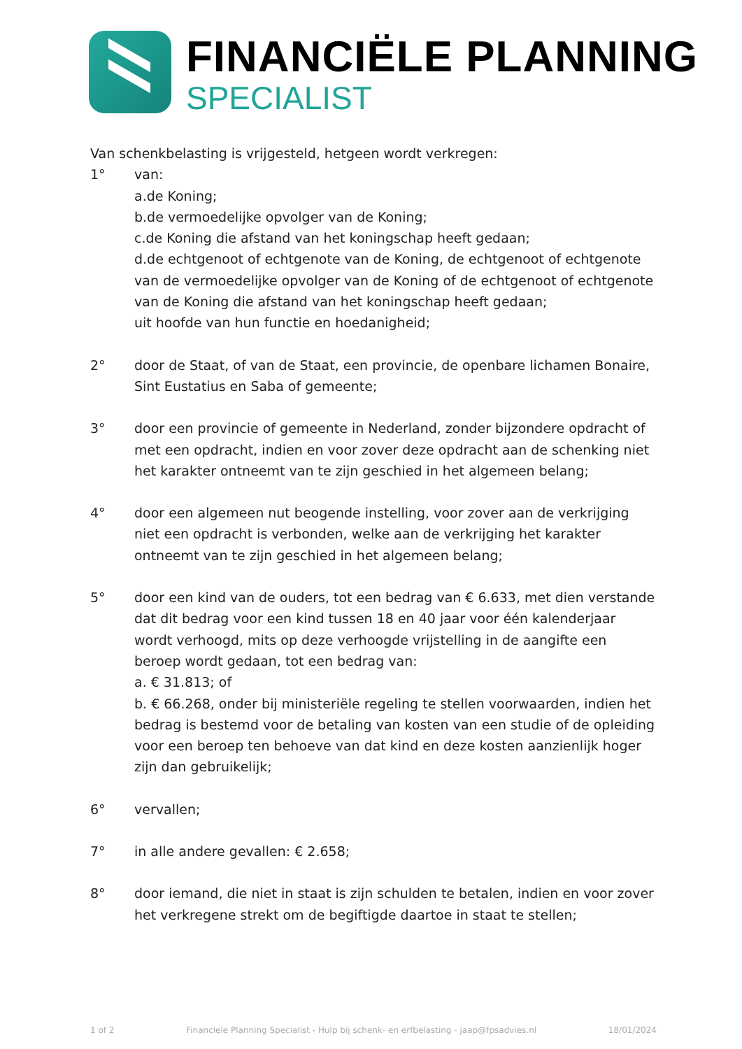FINANCIËLE PLANNING
SPECIALIST
Van schenkbelasting is vrijgesteld, hetgeen wordt verkregen:
1° van:
a.de Koning;
b.de vermoedelijke opvolger van de Koning;
c.de Koning die afstand van het koningschap heeft gedaan;
d.de echtgenoot of echtgenote van de Koning, de echtgenoot of echtgenote van de vermoedelijke opvolger van de Koning of de echtgenoot of echtgenote van de Koning die afstand van het koningschap heeft gedaan;
uit hoofde van hun functie en hoedanigheid;
2° door de Staat, of van de Staat, een provincie, de openbare lichamen Bonaire, Sint Eustatius en Saba of gemeente;
3° door een provincie of gemeente in Nederland, zonder bijzondere opdracht of met een opdracht, indien en voor zover deze opdracht aan de schenking niet het karakter ontneemt van te zijn geschied in het algemeen belang;
4° door een algemeen nut beogende instelling, voor zover aan de verkrijging niet een opdracht is verbonden, welke aan de verkrijging het karakter ontneemt van te zijn geschied in het algemeen belang;
5° door een kind van de ouders, tot een bedrag van € 6.633, met dien verstande dat dit bedrag voor een kind tussen 18 en 40 jaar voor één kalenderjaar wordt verhoogd, mits op deze verhoogde vrijstelling in de aangifte een beroep wordt gedaan, tot een bedrag van:
a. € 31.813; of
b. € 66.268, onder bij ministeriële regeling te stellen voorwaarden, indien het bedrag is bestemd voor de betaling van kosten van een studie of de opleiding voor een beroep ten behoeve van dat kind en deze kosten aanzienlijk hoger zijn dan gebruikelijk;
6° vervallen;
7° in alle andere gevallen: € 2.658;
8° door iemand, die niet in staat is zijn schulden te betalen, indien en voor zover het verkregene strekt om de begiftigde daartoe in staat te stellen;
1 of 2 Financiele Planning Specialist - Hulp bij schenk- en erfbelasting - jaap@fpsadvies.nl 18/01/2024